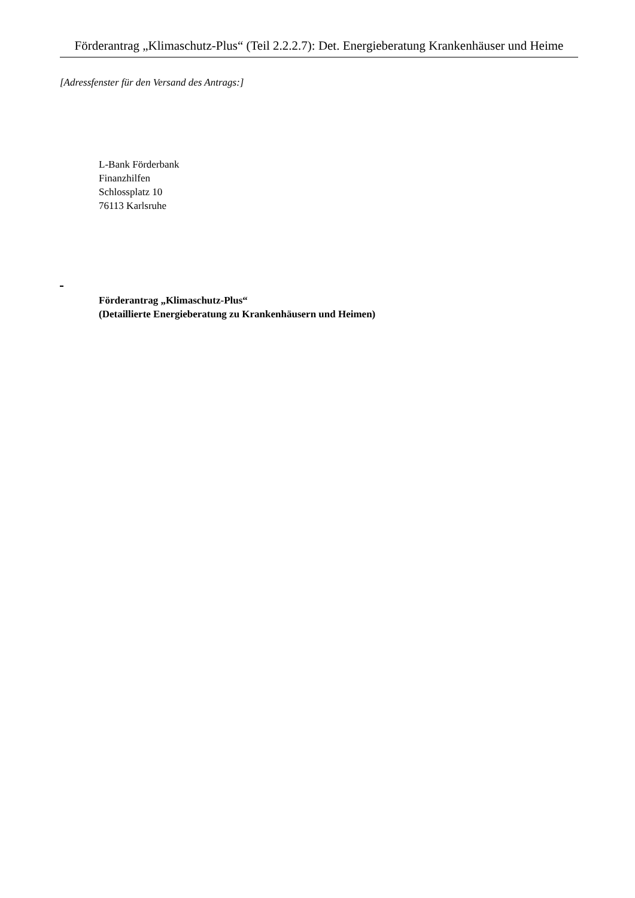Förderantrag „Klimaschutz-Plus“ (Teil 2.2.2.7): Det. Energieberatung Krankenhäuser und Heime
[Adressfenster für den Versand des Antrags:]
L-Bank Förderbank
Finanzhilfen
Schlossplatz 10
76113 Karlsruhe
Förderantrag „Klimaschutz-Plus“
(Detaillierte Energieberatung zu Krankenhäusern und Heimen)